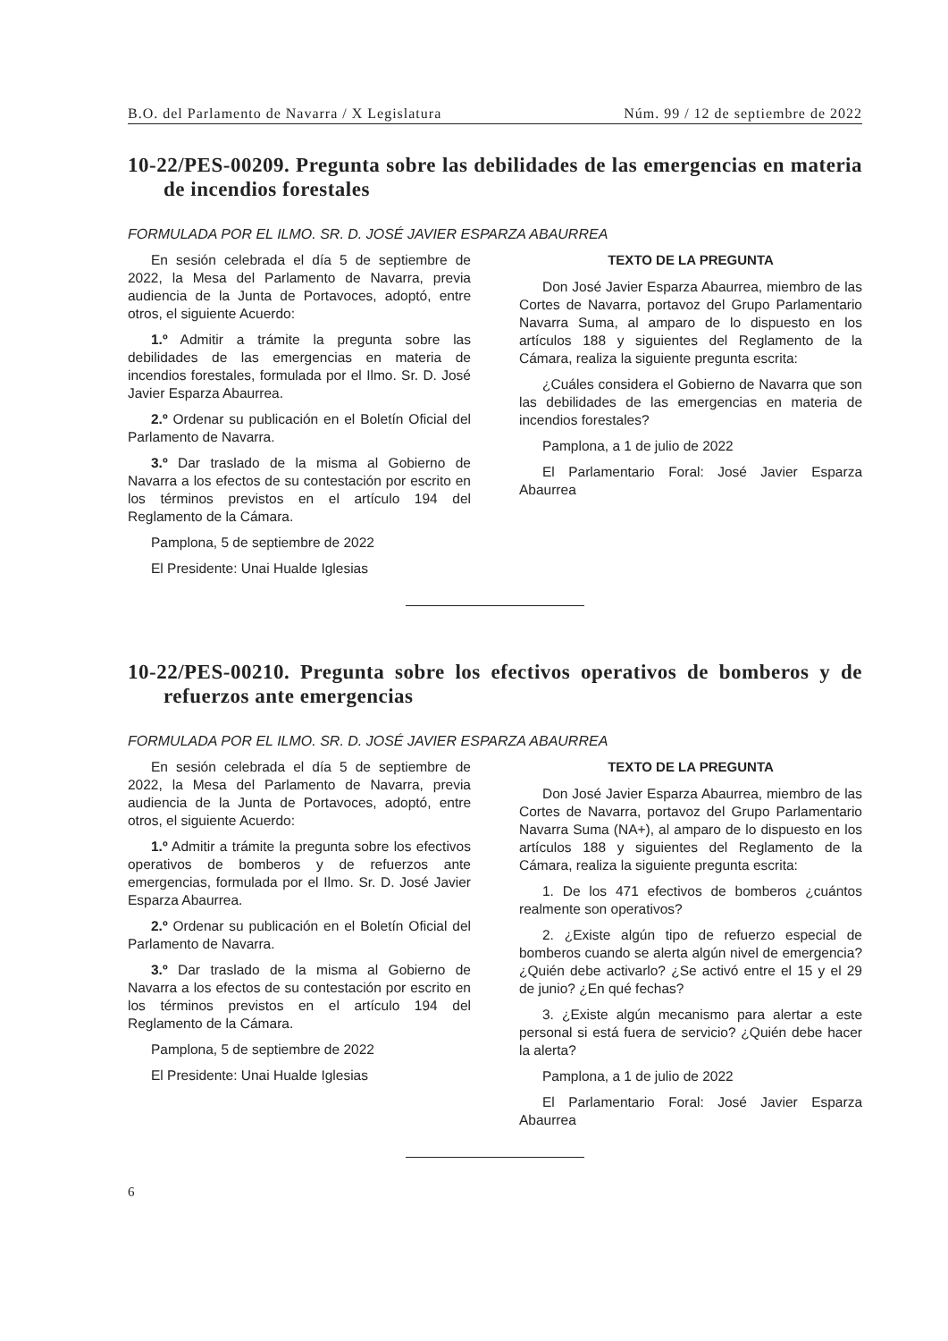B.O. del Parlamento de Navarra / X Legislatura Núm. 99 / 12 de septiembre de 2022
10-22/PES-00209. Pregunta sobre las debilidades de las emergencias en materia de incendios forestales
FORMULADA POR EL ILMO. SR. D. JOSÉ JAVIER ESPARZA ABAURREA
En sesión celebrada el día 5 de septiembre de 2022, la Mesa del Parlamento de Navarra, previa audiencia de la Junta de Portavoces, adoptó, entre otros, el siguiente Acuerdo:
1.º Admitir a trámite la pregunta sobre las debilidades de las emergencias en materia de incendios forestales, formulada por el Ilmo. Sr. D. José Javier Esparza Abaurrea.
2.º Ordenar su publicación en el Boletín Oficial del Parlamento de Navarra.
3.º Dar traslado de la misma al Gobierno de Navarra a los efectos de su contestación por escrito en los términos previstos en el artículo 194 del Reglamento de la Cámara.
Pamplona, 5 de septiembre de 2022
El Presidente: Unai Hualde Iglesias
TEXTO DE LA PREGUNTA
Don José Javier Esparza Abaurrea, miembro de las Cortes de Navarra, portavoz del Grupo Parlamentario Navarra Suma, al amparo de lo dispuesto en los artículos 188 y siguientes del Reglamento de la Cámara, realiza la siguiente pregunta escrita:
¿Cuáles considera el Gobierno de Navarra que son las debilidades de las emergencias en materia de incendios forestales?
Pamplona, a 1 de julio de 2022
El Parlamentario Foral: José Javier Esparza Abaurrea
10-22/PES-00210. Pregunta sobre los efectivos operativos de bomberos y de refuerzos ante emergencias
FORMULADA POR EL ILMO. SR. D. JOSÉ JAVIER ESPARZA ABAURREA
En sesión celebrada el día 5 de septiembre de 2022, la Mesa del Parlamento de Navarra, previa audiencia de la Junta de Portavoces, adoptó, entre otros, el siguiente Acuerdo:
1.º Admitir a trámite la pregunta sobre los efectivos operativos de bomberos y de refuerzos ante emergencias, formulada por el Ilmo. Sr. D. José Javier Esparza Abaurrea.
2.º Ordenar su publicación en el Boletín Oficial del Parlamento de Navarra.
3.º Dar traslado de la misma al Gobierno de Navarra a los efectos de su contestación por escrito en los términos previstos en el artículo 194 del Reglamento de la Cámara.
Pamplona, 5 de septiembre de 2022
El Presidente: Unai Hualde Iglesias
TEXTO DE LA PREGUNTA
Don José Javier Esparza Abaurrea, miembro de las Cortes de Navarra, portavoz del Grupo Parlamentario Navarra Suma (NA+), al amparo de lo dispuesto en los artículos 188 y siguientes del Reglamento de la Cámara, realiza la siguiente pregunta escrita:
1. De los 471 efectivos de bomberos ¿cuántos realmente son operativos?
2. ¿Existe algún tipo de refuerzo especial de bomberos cuando se alerta algún nivel de emergencia? ¿Quién debe activarlo? ¿Se activó entre el 15 y el 29 de junio? ¿En qué fechas?
3. ¿Existe algún mecanismo para alertar a este personal si está fuera de servicio? ¿Quién debe hacer la alerta?
Pamplona, a 1 de julio de 2022
El Parlamentario Foral: José Javier Esparza Abaurrea
6